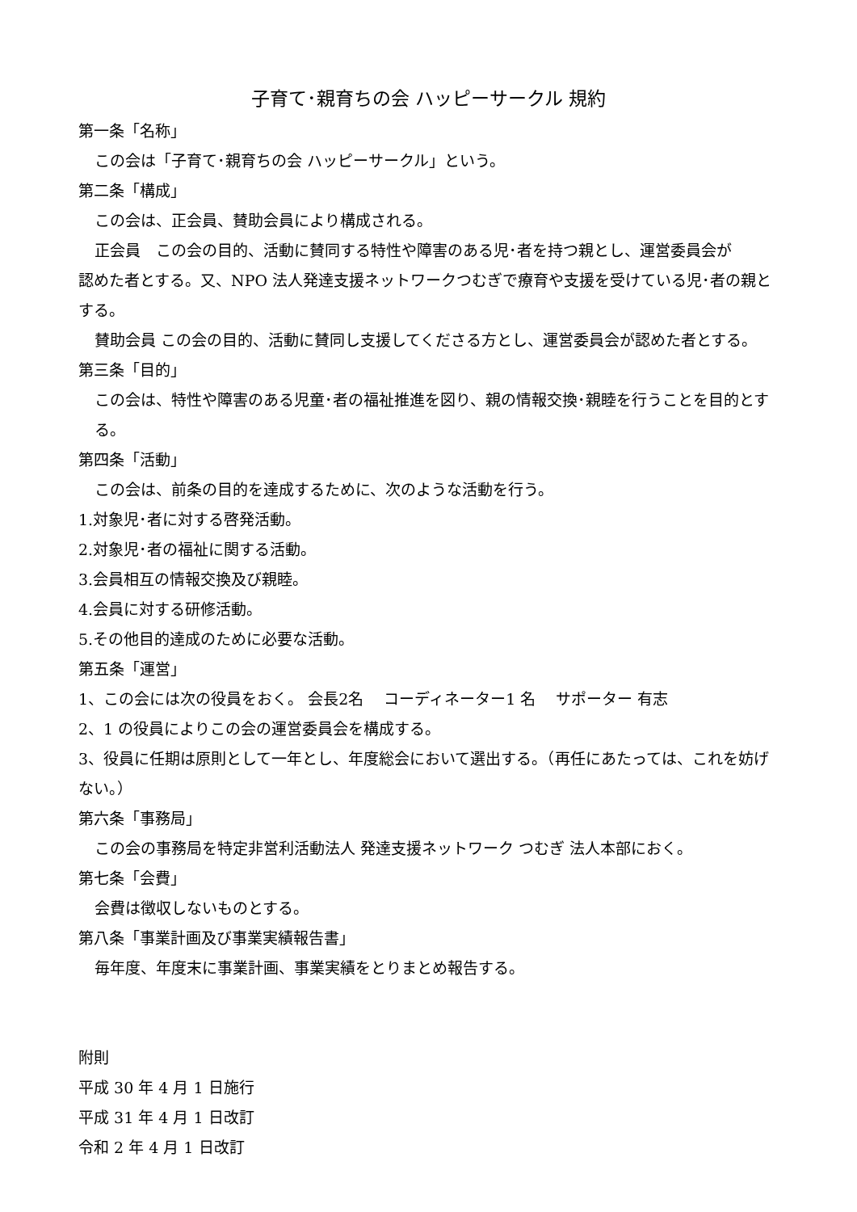子育て･親育ちの会 ハッピーサークル 規約
第一条「名称」
この会は「子育て･親育ちの会 ハッピーサークル」という。
第二条「構成」
この会は、正会員、賛助会員により構成される。
正会員　この会の目的、活動に賛同する特性や障害のある児･者を持つ親とし、運営委員会が
認めた者とする。又、NPO 法人発達支援ネットワークつむぎで療育や支援を受けている児･者の親とする。
賛助会員 この会の目的、活動に賛同し支援してくださる方とし、運営委員会が認めた者とする。
第三条「目的」
この会は、特性や障害のある児童･者の福祉推進を図り、親の情報交換･親睦を行うことを目的とする。
第四条「活動」
この会は、前条の目的を達成するために、次のような活動を行う。
1.対象児･者に対する啓発活動。
2.対象児･者の福祉に関する活動。
3.会員相互の情報交換及び親睦。
4.会員に対する研修活動。
5.その他目的達成のために必要な活動。
第五条「運営」
1、この会には次の役員をおく。 会長2名　 コーディネーター1 名　 サポーター 有志
2、1 の役員によりこの会の運営委員会を構成する。
3、役員に任期は原則として一年とし、年度総会において選出する。（再任にあたっては、これを妨げない。）
第六条「事務局」
この会の事務局を特定非営利活動法人 発達支援ネットワーク つむぎ 法人本部におく。
第七条「会費」
会費は徴収しないものとする。
第八条「事業計画及び事業実績報告書」
毎年度、年度末に事業計画、事業実績をとりまとめ報告する。
附則
平成 30 年 4 月 1 日施行
平成 31 年 4 月 1 日改訂
令和 2 年 4 月 1 日改訂